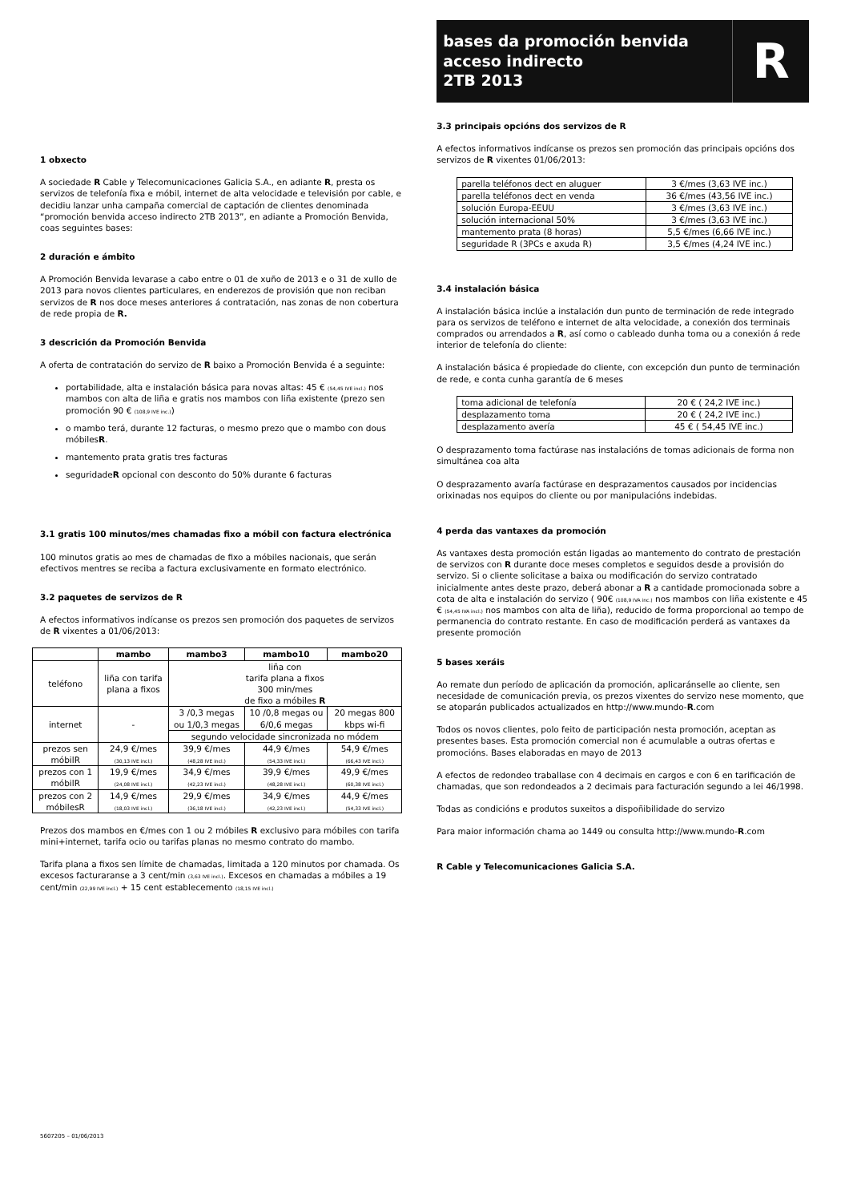1 obxecto
A sociedade R Cable y Telecomunicaciones Galicia S.A., en adiante R, presta os servizos de telefonía fixa e móbil, internet de alta velocidade e televisión por cable, e decidiu lanzar unha campaña comercial de captación de clientes denominada “promoción benvida acceso indirecto 2TB 2013”, en adiante a Promoción Benvida, coas seguintes bases:
2 duración e ámbito
A Promoción Benvida levarase a cabo entre o 01 de xuño de 2013 e o 31 de xullo de 2013 para novos clientes particulares, en enderezos de provisión que non reciban servizos de R nos doce meses anteriores á contratación, nas zonas de non cobertura de rede propia de R.
3 descrición da Promoción Benvida
A oferta de contratación do servizo de R baixo a Promoción Benvida é a seguinte:
portabilidade, alta e instalación básica para novas altas: 45 € (54,45 IVE incl.) nos mambos con alta de liña e gratis nos mambos con liña existente (prezo sen promoción 90 € (108,9 IVE inc.))
o mambo terá, durante 12 facturas, o mesmo prezo que o mambo con dous móbilesR.
mantemento prata gratis tres facturas
seguridadeR opcional con desconto do 50% durante 6 facturas
3.1 gratis 100 minutos/mes chamadas fixo a móbil con factura electrónica
100 minutos gratis ao mes de chamadas de fixo a móbiles nacionais, que serán efectivos mentres se reciba a factura exclusivamente en formato electrónico.
3.2 paquetes de servizos de R
A efectos informativos indícanse os prezos sen promoción dos paquetes de servizos de R vixentes a 01/06/2013:
| | mambo | mambo3 | mambo10 | mambo20 |
| --- | --- | --- | --- | --- |
| teléfono | liña con tarifa plana a fixos | liña con tarifa plana a fixos 300 min/mes de fixo a móbiles R | | |
| internet | - | 3 /0,3 megas ou 1/0,3 megas | 10 /0,8 megas ou 6/0,6 megas | 20 megas 800 kbps wi-fi |
| | | segundo velocidade sincronizada no módem | | |
| prezos sen móbilR | 24,9 €/mes (30,13 IVE incl.) | 39,9 €/mes (48,28 IVE incl.) | 44,9 €/mes (54,33 IVE incl.) | 54,9 €/mes (66,43 IVE incl.) |
| prezos con 1 móbilR | 19,9 €/mes (24,08 IVE incl.) | 34,9 €/mes (42,23 IVE incl.) | 39,9 €/mes (48,28 IVE incl.) | 49,9 €/mes (60,38 IVE incl.) |
| prezos con 2 móbilesR | 14,9 €/mes (18,03 IVE incl.) | 29,9 €/mes (36,18 IVE incl.) | 34,9 €/mes (42,23 IVE incl.) | 44,9 €/mes (54,33 IVE incl.) |
Prezos dos mambos en €/mes con 1 ou 2 móbiles R exclusivo para móbiles con tarifa mini+internet, tarifa ocio ou tarifas planas no mesmo contrato do mambo.
Tarifa plana a fixos sen límite de chamadas, limitada a 120 minutos por chamada. Os excesos facturaranse a 3 cent/min (3,63 IVE incl.). Excesos en chamadas a móbiles a 19 cent/min (22,99 IVE incl.) + 15 cent establecemento (18,15 IVE incl.)
5607205 – 01/06/2013
bases da promoción benvida
acceso indirecto
2TB 2013
R
3.3 principais opcións dos servizos de R
A efectos informativos indícanse os prezos sen promoción das principais opcións dos servizos de R vixentes 01/06/2013:
| parella teléfonos dect en aluguer | 3 €/mes (3,63 IVE inc.) |
| parella teléfonos dect en venda | 36 €/mes (43,56 IVE inc.) |
| solución Europa-EEUU | 3 €/mes (3,63 IVE inc.) |
| solución internacional 50% | 3 €/mes (3,63 IVE inc.) |
| mantemento prata (8 horas) | 5,5 €/mes (6,66 IVE inc.) |
| seguridade R (3PCs e axuda R) | 3,5 €/mes (4,24 IVE inc.) |
3.4 instalación básica
A instalación básica inclúe a instalación dun punto de terminación de rede integrado para os servizos de teléfono e internet de alta velocidade, a conexión dos terminais comprados ou arrendados a R, así como o cableado dunha toma ou a conexión á rede interior de telefonía do cliente:
A instalación básica é propiedade do cliente, con excepción dun punto de terminación de rede, e conta cunha garantía de 6 meses
| toma adicional de telefonía | 20 € ( 24,2 IVE inc.) |
| desplazamento toma | 20 € ( 24,2 IVE inc.) |
| desplazamento avería | 45 € ( 54,45 IVE inc.) |
O desprazamento toma factúrase nas instalacións de tomas adicionais de forma non simultánea coa alta
O desprazamento avaría factúrase en desprazamentos causados por incidencias orixinadas nos equipos do cliente ou por manipulacións indebidas.
4 perda das vantaxes da promoción
As vantaxes desta promoción están ligadas ao mantemento do contrato de prestación de servizos con R durante doce meses completos e seguidos desde a provisión do servizo. Si o cliente solicitase a baixa ou modificación do servizo contratado inicialmente antes deste prazo, deberá abonar a R a cantidade promocionada sobre a cota de alta e instalación do servizo ( 90€ (108,9 IVA inc.) nos mambos con liña existente e 45 € (54,45 IVA incl.) nos mambos con alta de liña), reducido de forma proporcional ao tempo de permanencia do contrato restante. En caso de modificación perderá as vantaxes da presente promoción
5 bases xeráis
Ao remate dun período de aplicación da promoción, aplicaránselle ao cliente, sen necesidade de comunicación previa, os prezos vixentes do servizo nese momento, que se atoparán publicados actualizados en http://www.mundo-R.com
Todos os novos clientes, polo feito de participación nesta promoción, aceptan as presentes bases. Esta promoción comercial non é acumulable a outras ofertas e promocións. Bases elaboradas en mayo de 2013
A efectos de redondeo traballase con 4 decimais en cargos e con 6 en tarificación de chamadas, que son redondeados a 2 decimais para facturación segundo a lei 46/1998.
Todas as condicións e produtos suxeitos a dispoñibilidade do servizo
Para maior información chama ao 1449 ou consulta http://www.mundo-R.com
R Cable y Telecomunicaciones Galicia S.A.